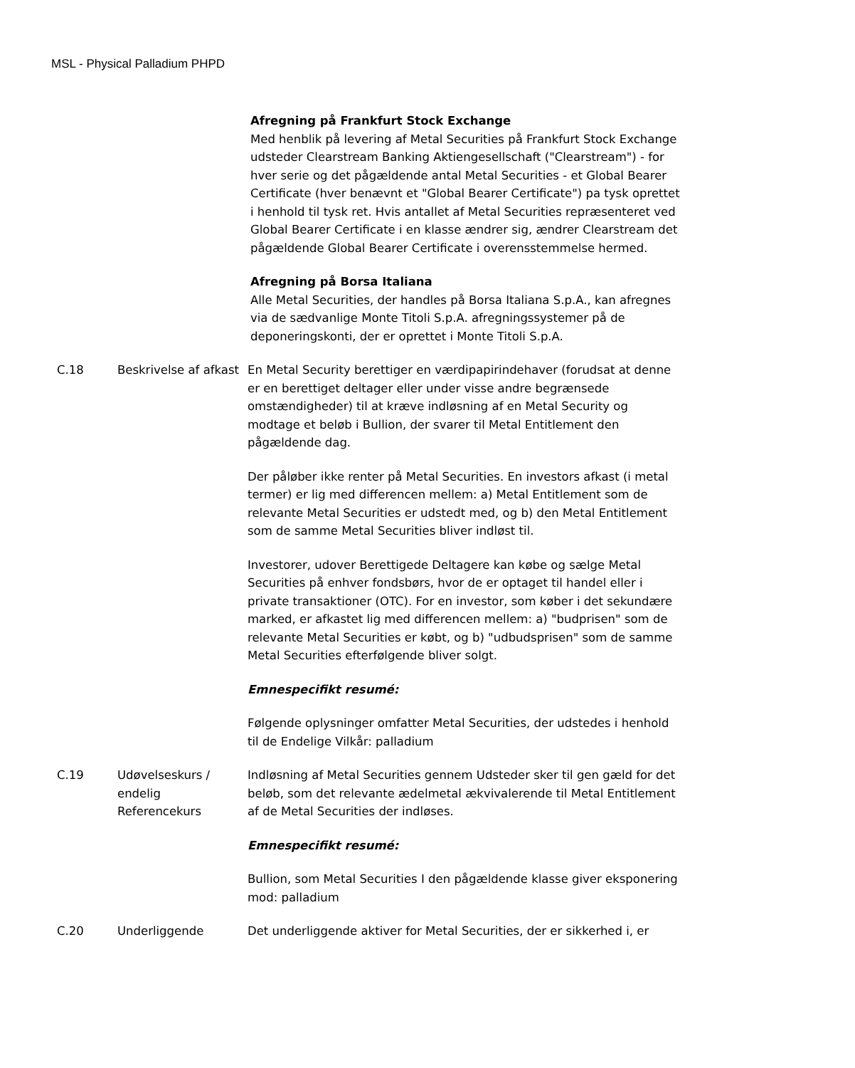MSL - Physical Palladium PHPD
| | | Afregning på Frankfurt Stock Exchange Med henblik på levering af Metal Securities på Frankfurt Stock Exchange udsteder Clearstream Banking Aktiengesellschaft ("Clearstream") - for hver serie og det pågældende antal Metal Securities - et Global Bearer Certificate (hver benævnt et "Global Bearer Certificate") pa tysk oprettet i henhold til tysk ret. Hvis antallet af Metal Securities repræsenteret ved Global Bearer Certificate i en klasse ændrer sig, ændrer Clearstream det pågældende Global Bearer Certificate i overensstemmelse hermed. Afregning på Borsa Italiana Alle Metal Securities, der handles på Borsa Italiana S.p.A., kan afregnes via de sædvanlige Monte Titoli S.p.A. afregningssystemer på de deponeringskonti, der er oprettet i Monte Titoli S.p.A. |
| C.18 | Beskrivelse af afkast | En Metal Security berettiger en værdipapirindehaver (forudsat at denne er en berettiget deltager eller under visse andre begrænsede omstændigheder) til at kræve indløsning af en Metal Security og modtage et beløb i Bullion, der svarer til Metal Entitlement den pågældende dag. Der påløber ikke renter på Metal Securities. En investors afkast (i metal termer) er lig med differencen mellem: a) Metal Entitlement som de relevante Metal Securities er udstedt med, og b) den Metal Entitlement som de samme Metal Securities bliver indløst til. Investorer, udover Berettigede Deltagere kan købe og sælge Metal Securities på enhver fondsbørs, hvor de er optaget til handel eller i private transaktioner (OTC). For en investor, som køber i det sekundære marked, er afkastet lig med differencen mellem: a) "budprisen" som de relevante Metal Securities er købt, og b) "udbudsprisen" som de samme Metal Securities efterfølgende bliver solgt. Emnespecifikt resumé: Følgende oplysninger omfatter Metal Securities, der udstedes i henhold til de Endelige Vilkår: palladium |
| C.19 | Udøvelseskurs / endelig Referencekurs | Indløsning af Metal Securities gennem Udsteder sker til gen gæld for det beløb, som det relevante ædelmetal ækvivalerende til Metal Entitlement af de Metal Securities der indløses. Emnespecifikt resumé: Bullion, som Metal Securities I den pågældende klasse giver eksponering mod: palladium |
| C.20 | Underliggende | Det underliggende aktiver for Metal Securities, der er sikkerhed i, er |